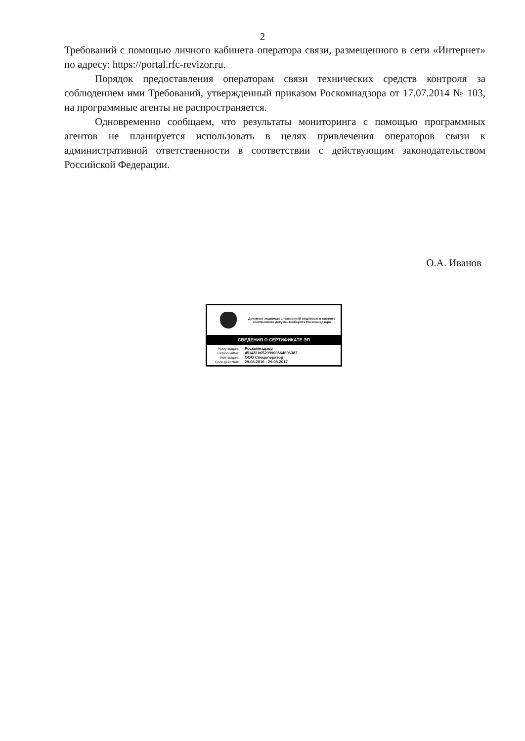2
Требований с помощью личного кабинета оператора связи, размещенного в сети «Интернет» по адресу: https://portal.rfc-revizor.ru.
Порядок предоставления операторам связи технических средств контроля за соблюдением ими Требований, утвержденный приказом Роскомнадзора от 17.07.2014 № 103, на программные агенты не распространяется.
Одновременно сообщаем, что результаты мониторинга с помощью программных агентов не планируется использовать в целях привлечения операторов связи к административной ответственности в соответствии с действующим законодательством Российской Федерации.
О.А. Иванов
Документ подписан электронной подписью в системе электронного документооборота Роскомнадзора
СВЕДЕНИЯ О СЕРТИФИКАТЕ ЭП
| Кому выдан: | Роскомнадзор |
| Серийный№: | 451451065299900664696387 |
| Кем выдан: | ООО Спецоператор |
| Срок действия | 29.08.2016 - 29.08.2017 |